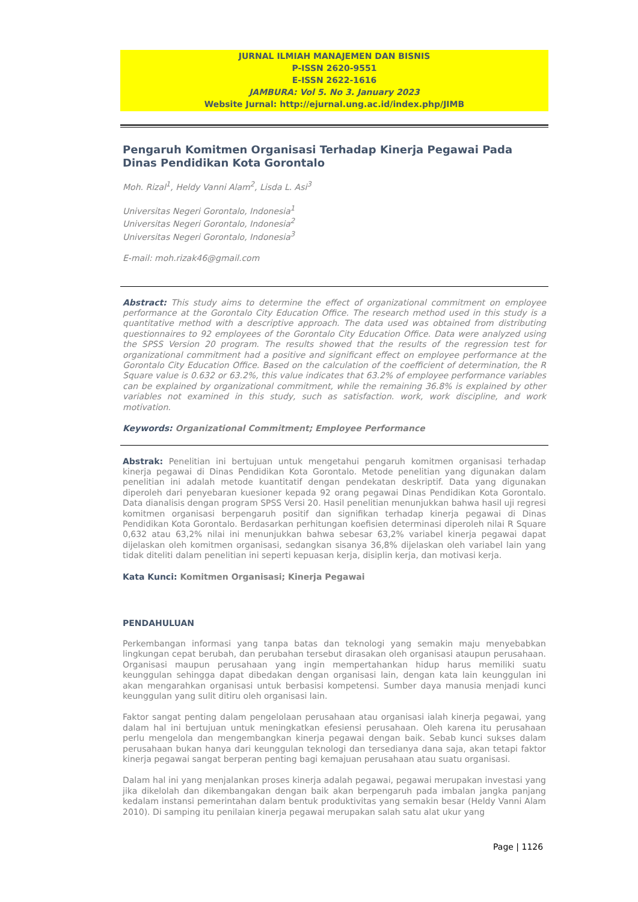JURNAL ILMIAH MANAJEMEN DAN BISNIS
P-ISSN 2620-9551
E-ISSN 2622-1616
JAMBURA: Vol 5. No 3. January 2023
Website Jurnal: http://ejurnal.ung.ac.id/index.php/JIMB
Pengaruh Komitmen Organisasi Terhadap Kinerja Pegawai Pada Dinas Pendidikan Kota Gorontalo
Moh. Rizal<sup>1</sup>, Heldy Vanni Alam<sup>2</sup>, Lisda L. Asi<sup>3</sup>
Universitas Negeri Gorontalo, Indonesia<sup>1</sup>
Universitas Negeri Gorontalo, Indonesia<sup>2</sup>
Universitas Negeri Gorontalo, Indonesia<sup>3</sup>
E-mail: moh.rizak46@gmail.com
Abstract: This study aims to determine the effect of organizational commitment on employee performance at the Gorontalo City Education Office. The research method used in this study is a quantitative method with a descriptive approach. The data used was obtained from distributing questionnaires to 92 employees of the Gorontalo City Education Office. Data were analyzed using the SPSS Version 20 program. The results showed that the results of the regression test for organizational commitment had a positive and significant effect on employee performance at the Gorontalo City Education Office. Based on the calculation of the coefficient of determination, the R Square value is 0.632 or 63.2%, this value indicates that 63.2% of employee performance variables can be explained by organizational commitment, while the remaining 36.8% is explained by other variables not examined in this study, such as satisfaction. work, work discipline, and work motivation.
Keywords: Organizational Commitment; Employee Performance
Abstrak: Penelitian ini bertujuan untuk mengetahui pengaruh komitmen organisasi terhadap kinerja pegawai di Dinas Pendidikan Kota Gorontalo. Metode penelitian yang digunakan dalam penelitian ini adalah metode kuantitatif dengan pendekatan deskriptif. Data yang digunakan diperoleh dari penyebaran kuesioner kepada 92 orang pegawai Dinas Pendidikan Kota Gorontalo. Data dianalisis dengan program SPSS Versi 20. Hasil penelitian menunjukkan bahwa hasil uji regresi komitmen organisasi berpengaruh positif dan signifikan terhadap kinerja pegawai di Dinas Pendidikan Kota Gorontalo. Berdasarkan perhitungan koefisien determinasi diperoleh nilai R Square 0,632 atau 63,2% nilai ini menunjukkan bahwa sebesar 63,2% variabel kinerja pegawai dapat dijelaskan oleh komitmen organisasi, sedangkan sisanya 36,8% dijelaskan oleh variabel lain yang tidak diteliti dalam penelitian ini seperti kepuasan kerja, disiplin kerja, dan motivasi kerja.
Kata Kunci: Komitmen Organisasi; Kinerja Pegawai
PENDAHULUAN
Perkembangan informasi yang tanpa batas dan teknologi yang semakin maju menyebabkan lingkungan cepat berubah, dan perubahan tersebut dirasakan oleh organisasi ataupun perusahaan. Organisasi maupun perusahaan yang ingin mempertahankan hidup harus memiliki suatu keunggulan sehingga dapat dibedakan dengan organisasi lain, dengan kata lain keunggulan ini akan mengarahkan organisasi untuk berbasisi kompetensi. Sumber daya manusia menjadi kunci keunggulan yang sulit ditiru oleh organisasi lain.
Faktor sangat penting dalam pengelolaan perusahaan atau organisasi ialah kinerja pegawai, yang dalam hal ini bertujuan untuk meningkatkan efesiensi perusahaan. Oleh karena itu perusahaan perlu mengelola dan mengembangkan kinerja pegawai dengan baik. Sebab kunci sukses dalam perusahaan bukan hanya dari keunggulan teknologi dan tersedianya dana saja, akan tetapi faktor kinerja pegawai sangat berperan penting bagi kemajuan perusahaan atau suatu organisasi.
Dalam hal ini yang menjalankan proses kinerja adalah pegawai, pegawai merupakan investasi yang jika dikelolah dan dikembangakan dengan baik akan berpengaruh pada imbalan jangka panjang kedalam instansi pemerintahan dalam bentuk produktivitas yang semakin besar (Heldy Vanni Alam 2010). Di samping itu penilaian kinerja pegawai merupakan salah satu alat ukur yang
Page | 1126